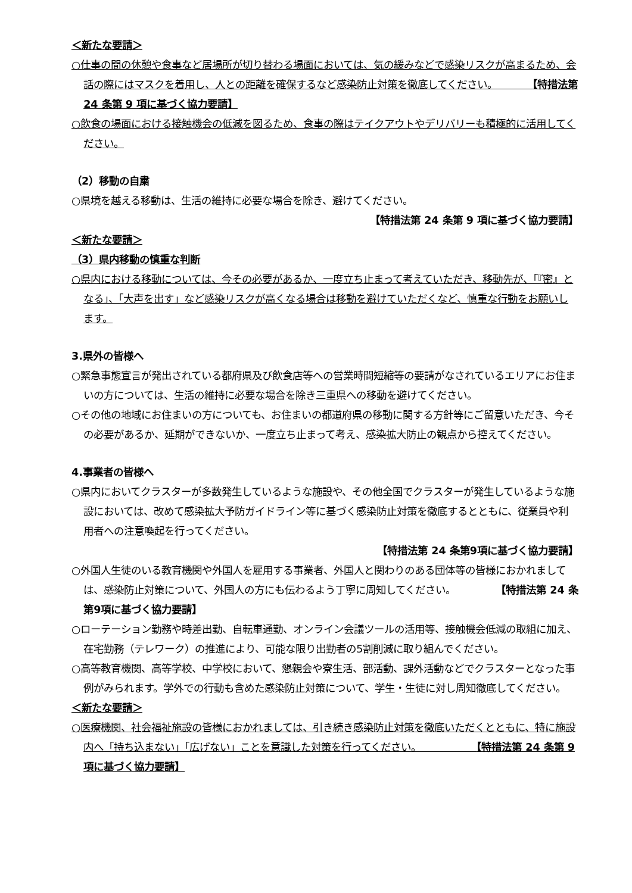＜新たな要請＞
○仕事の間の休憩や食事など居場所が切り替わる場面においては、気の緩みなどで感染リスクが高まるため、会話の際にはマスクを着用し、人との距離を確保するなど感染防止対策を徹底してください。　　　　【特措法第 24 条第 9 項に基づく協力要請】
○飲食の場面における接触機会の低減を図るため、食事の際はテイクアウトやデリバリーも積極的に活用してください。
（2）移動の自粛
○県境を越える移動は、生活の維持に必要な場合を除き、避けてください。
【特措法第 24 条第 9 項に基づく協力要請】
＜新たな要請＞
（3）県内移動の慎重な判断
○県内における移動については、今その必要があるか、一度立ち止まって考えていただき、移動先が、「『密』となる」、「大声を出す」など感染リスクが高くなる場合は移動を避けていただくなど、慎重な行動をお願いします。
3.県外の皆様へ
○緊急事態宣言が発出されている都府県及び飲食店等への営業時間短縮等の要請がなされているエリアにお住まいの方については、生活の維持に必要な場合を除き三重県への移動を避けてください。
○その他の地域にお住まいの方についても、お住まいの都道府県の移動に関する方針等にご留意いただき、今その必要があるか、延期ができないか、一度立ち止まって考え、感染拡大防止の観点から控えてください。
4.事業者の皆様へ
○県内においてクラスターが多数発生しているような施設や、その他全国でクラスターが発生しているような施設においては、改めて感染拡大予防ガイドライン等に基づく感染防止対策を徹底するとともに、従業員や利用者への注意喚起を行ってください。
【特措法第 24 条第9項に基づく協力要請】
○外国人生徒のいる教育機関や外国人を雇用する事業者、外国人と関わりのある団体等の皆様におかれましては、感染防止対策について、外国人の方にも伝わるよう丁寧に周知してください。　　　　　【特措法第 24 条第9項に基づく協力要請】
○ローテーション勤務や時差出勤、自転車通勤、オンライン会議ツールの活用等、接触機会低減の取組に加え、在宅勤務（テレワーク）の推進により、可能な限り出勤者の5割削減に取り組んでください。
○高等教育機関、高等学校、中学校において、懇親会や寮生活、部活動、課外活動などでクラスターとなった事例がみられます。学外での行動も含めた感染防止対策について、学生・生徒に対し周知徹底してください。
＜新たな要請＞
○医療機関、社会福祉施設の皆様におかれましては、引き続き感染防止対策を徹底いただくとともに、特に施設内へ「持ち込まない」「広げない」ことを意識した対策を行ってください。　　　　　　【特措法第 24 条第 9 項に基づく協力要請】